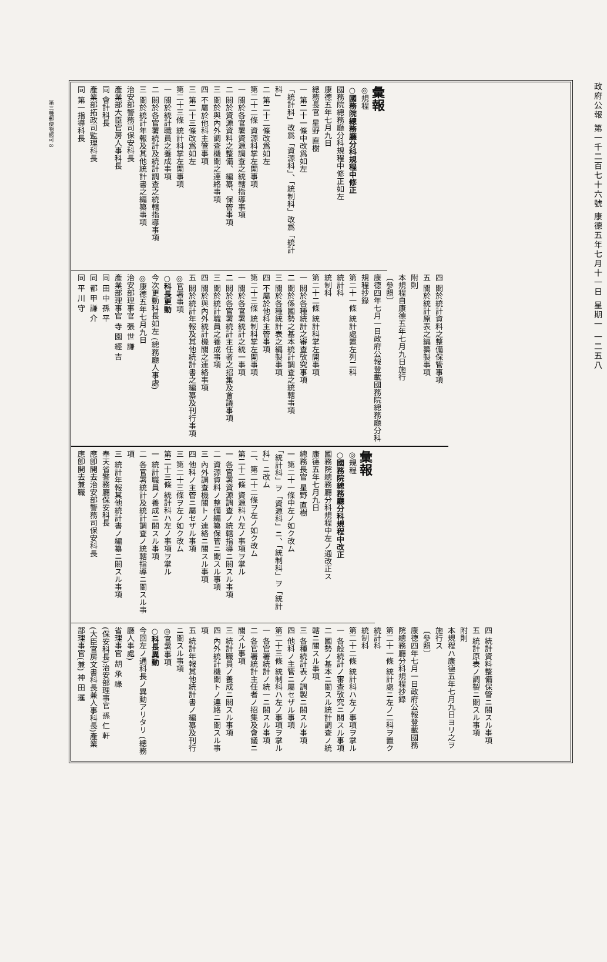政府公報 第一千二百七十六號 康德五年七月十一日 星期一 一二五八
第三種郵便物認可 8
彙報
◎規程
○國務院總務廳分科規程中修正
國務院總務廳分科規程中修正如左
康德五年七月九日
總務長官 星野 直樹
一 第二十一條中改爲如左
「統計科」改爲「資源科」、「統制科」改爲「統計科」
二 第二十二條改爲如左
第二十二條 資源科掌左開事項
一 關於各官署資源調查之統轄指導事項
二 關於資源資料之整備、編纂、保管事項
三 關於與內外調查機關之連絡事項
四 不屬於他科主管事項
三 第二十三條改爲如左
第二十三條 統計科掌左開事項
一 關於統計職員之養成事項
二 關於各官署統計及統計調查之統轄指導事項
三 關於統計年報及其他統計書之編纂事項
治安部警務司保安科長
產業部大臣官房人事科長
同 會計科長
產業部拓政司監理科長
同 第一指導科長
四 關於統計資料之整備保管事項
五 關於統計原表之編纂製事項
附則
本規程自康德五年七月九日施行
〔參照〕
康德四年七月一日政府公報登載國務院總務廳分科規程抄錄
第二十一條 統計處置左列二科
統計科
統制科
第二十二條 統計科掌左開事項
一 關於各種統計之審查攷究事項
二 關於係國勢之基本統計調查之統轄事項
三 關於各種統計表之編製事項
四 不屬於他科主管事項
第二十三條 統制科掌左開事項
一 關於各官署統計之統一事項
二 關於各官署統計主任者之招集及會議事項
三 關於統計職員之養成事項
四 關於與內外統計機關之連絡事項
五 關於統計年報及其他統計書之編纂及刊行事項
◎官署事項
○科長更動
今次更動科長如左 (總務廳人事處)
◎康德五年七月九日
治安部理事官 張 世 謙
產業部理事官 寺 園 經 吉
同 田 中 孫 平
同 都 甲 謙 介
同 平 川 守
彙報
◎規程
○國務院總務廳分科規程中改正
國務院總務廳分科規程中左ノ通改正ス
康德五年七月九日
總務長官 星野 直樹
一 第二十一條中左ノ如ク改ム
「統計科」ヲ「資源科」ニ、「統制科」ヲ「統計科」ニ改ム
二、第二十二條ヲ左ノ如ク改ム
第二十二條 資源科ハ左ノ事項ヲ掌ル
一 各官署資源調查ノ統轄指導ニ關スル事項
二 資源資料ノ整備編纂保管ニ關スル事項
三 內外調查機關トノ連絡ニ關スル事項
四 他科ノ主管ニ屬セザル事項
三 第二十三條ヲ左ノ如ク改ム
第二十三條 統計科ハ左ノ事項ヲ掌ル
一 統計職員ノ養成ニ關スル事項
二 各官署統計及統計調查ノ統轄指導ニ關スル事項
三 統計年報其他統計書ノ編纂ニ關スル事項
奉天省警務廳保安科長
應卽開去治安部警務司保安科長
應卽開去兼職
四 統計資料整備保管ニ關スル事項
五 統計原表ノ調製ニ關スル事項
附則
本規程ハ康德五年七月九日ヨリ之ヲ施行ス
〔參照〕
康德四年七月一日政府公報登載國務院總務廳分科規程抄錄
第二十一條 統計處ニ左ノ二科ヲ置ク
統計科
統制科
第二十二條 統計科ハ左ノ事項ヲ掌ル
一 各般統計ノ審查攷究ニ關スル事項
二 國勢ノ基本ニ關スル統計調查ノ統轄ニ關スル事項
三 各種統計表ノ調製ニ關スル事項
四 他科ノ主管ニ屬セザル事項
第二十三條 統制科ハ左ノ事項ヲ掌ル
一 各官署統計ノ統一ニ關スル事項
二 各官署統計主任者ノ招集及會議ニ關スル事項
三 統計職員ノ養成ニ關スル事項
四 內外統計機關トノ連絡ニ關スル事項
五 統計年報其他統計書ノ編纂及刊行ニ關スル事項
◎官署事項
○科長異動
今回左ノ通科長ノ異動アリタリ (總務廳人事處)
省理事官 胡 承 祿
(保安科長)治安部理事官 孫 仁 軒
(大臣官房文書科長兼人事科長)產業部理事官(兼) 神 田 暹